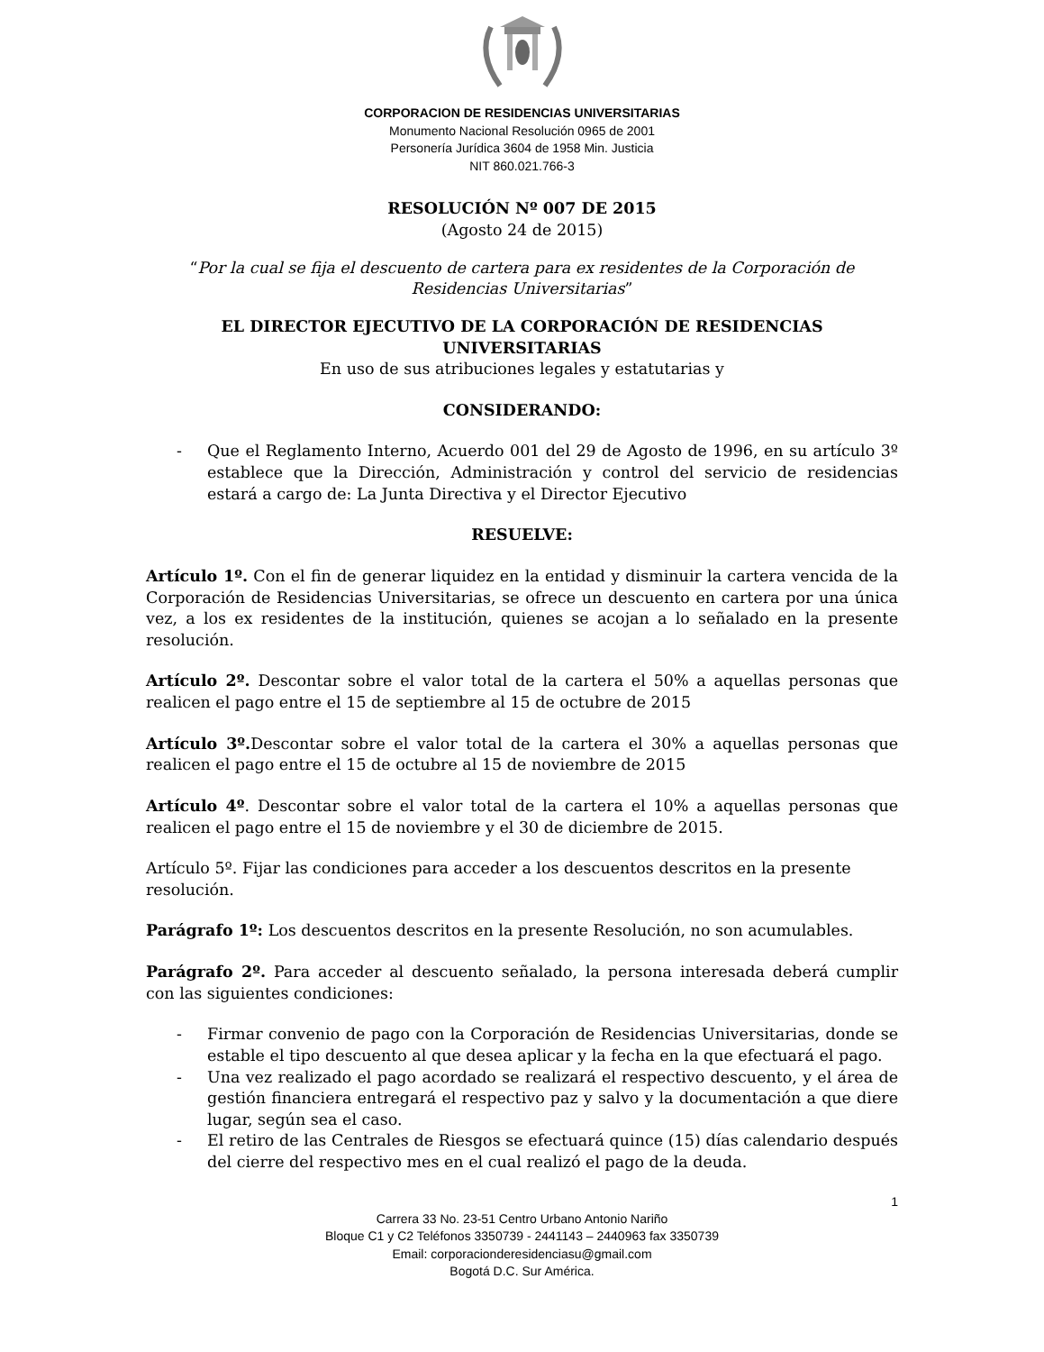CORPORACION DE RESIDENCIAS UNIVERSITARIAS
Monumento Nacional Resolución 0965 de 2001
Personería Jurídica 3604 de 1958 Min. Justicia
NIT 860.021.766-3
RESOLUCIÓN Nº 007 DE 2015
(Agosto 24 de 2015)
“Por la cual se fija el descuento de cartera para ex residentes de la Corporación de Residencias Universitarias”
EL DIRECTOR EJECUTIVO DE LA CORPORACIÓN DE RESIDENCIAS UNIVERSITARIAS
En uso de sus atribuciones legales y estatutarias y
CONSIDERANDO:
- Que el Reglamento Interno, Acuerdo 001 del 29 de Agosto de 1996, en su artículo 3º establece que la Dirección, Administración y control del servicio de residencias estará a cargo de: La Junta Directiva y el Director Ejecutivo
RESUELVE:
Artículo 1º. Con el fin de generar liquidez en la entidad y disminuir la cartera vencida de la Corporación de Residencias Universitarias, se ofrece un descuento en cartera por una única vez, a los ex residentes de la institución, quienes se acojan a lo señalado en la presente resolución.
Artículo 2º. Descontar sobre el valor total de la cartera el 50% a aquellas personas que realicen el pago entre el 15 de septiembre al 15 de octubre de 2015
Artículo 3º. Descontar sobre el valor total de la cartera el 30% a aquellas personas que realicen el pago entre el 15 de octubre al 15 de noviembre de 2015
Artículo 4º. Descontar sobre el valor total de la cartera el 10% a aquellas personas que realicen el pago entre el 15 de noviembre y el 30 de diciembre de 2015.
Artículo 5º. Fijar las condiciones para acceder a los descuentos descritos en la presente resolución.
Parágrafo 1º: Los descuentos descritos en la presente Resolución, no son acumulables.
Parágrafo 2º. Para acceder al descuento señalado, la persona interesada deberá cumplir con las siguientes condiciones:
- Firmar convenio de pago con la Corporación de Residencias Universitarias, donde se estable el tipo descuento al que desea aplicar y la fecha en la que efectuará el pago.
- Una vez realizado el pago acordado se realizará el respectivo descuento, y el área de gestión financiera entregará el respectivo paz y salvo y la documentación a que diere lugar, según sea el caso.
- El retiro de las Centrales de Riesgos se efectuará quince (15) días calendario después del cierre del respectivo mes en el cual realizó el pago de la deuda.
1
Carrera 33 No. 23-51 Centro Urbano Antonio Nariño
Bloque C1 y C2 Teléfonos 3350739 - 2441143 – 2440963 fax 3350739
Email: corporacionderesidenciasu@gmail.com
Bogotá D.C. Sur América.